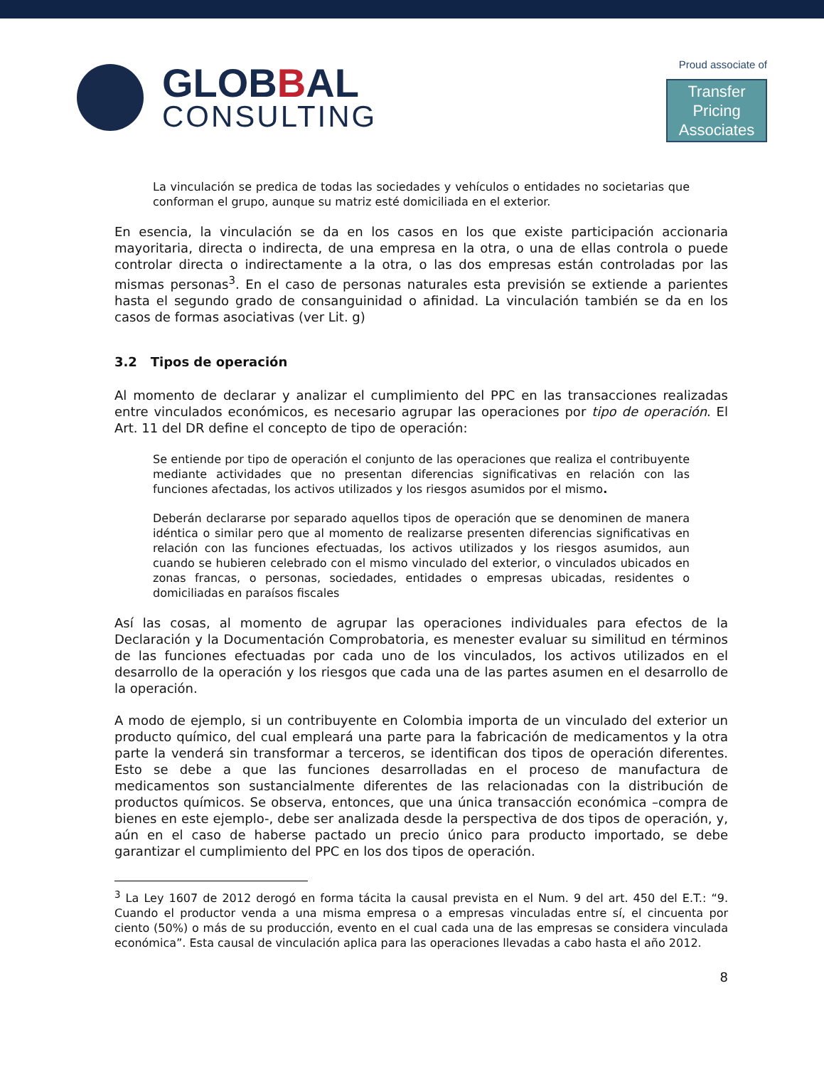GLOBBAL
CONSULTING
Proud associate of
Transfer Pricing
Associates
La vinculación se predica de todas las sociedades y vehículos o entidades no societarias que conforman el grupo, aunque su matriz esté domiciliada en el exterior.
En esencia, la vinculación se da en los casos en los que existe participación accionaria mayoritaria, directa o indirecta, de una empresa en la otra, o una de ellas controla o puede controlar directa o indirectamente a la otra, o las dos empresas están controladas por las mismas personas<sup>3</sup>. En el caso de personas naturales esta previsión se extiende a parientes hasta el segundo grado de consanguinidad o afinidad. La vinculación también se da en los casos de formas asociativas (ver Lit. g)
3.2 Tipos de operación
Al momento de declarar y analizar el cumplimiento del PPC en las transacciones realizadas entre vinculados económicos, es necesario agrupar las operaciones por tipo de operación. El Art. 11 del DR define el concepto de tipo de operación:
Se entiende por tipo de operación el conjunto de las operaciones que realiza el contribuyente mediante actividades que no presentan diferencias significativas en relación con las funciones afectadas, los activos utilizados y los riesgos asumidos por el mismo.
Deberán declararse por separado aquellos tipos de operación que se denominen de manera idéntica o similar pero que al momento de realizarse presenten diferencias significativas en relación con las funciones efectuadas, los activos utilizados y los riesgos asumidos, aun cuando se hubieren celebrado con el mismo vinculado del exterior, o vinculados ubicados en zonas francas, o personas, sociedades, entidades o empresas ubicadas, residentes o domiciliadas en paraísos fiscales
Así las cosas, al momento de agrupar las operaciones individuales para efectos de la Declaración y la Documentación Comprobatoria, es menester evaluar su similitud en términos de las funciones efectuadas por cada uno de los vinculados, los activos utilizados en el desarrollo de la operación y los riesgos que cada una de las partes asumen en el desarrollo de la operación.
A modo de ejemplo, si un contribuyente en Colombia importa de un vinculado del exterior un producto químico, del cual empleará una parte para la fabricación de medicamentos y la otra parte la venderá sin transformar a terceros, se identifican dos tipos de operación diferentes. Esto se debe a que las funciones desarrolladas en el proceso de manufactura de medicamentos son sustancialmente diferentes de las relacionadas con la distribución de productos químicos. Se observa, entonces, que una única transacción económica –compra de bienes en este ejemplo-, debe ser analizada desde la perspectiva de dos tipos de operación, y, aún en el caso de haberse pactado un precio único para producto importado, se debe garantizar el cumplimiento del PPC en los dos tipos de operación.
<sup>3</sup> La Ley 1607 de 2012 derogó en forma tácita la causal prevista en el Num. 9 del art. 450 del E.T.: “9. Cuando el productor venda a una misma empresa o a empresas vinculadas entre sí, el cincuenta por ciento (50%) o más de su producción, evento en el cual cada una de las empresas se considera vinculada económica”. Esta causal de vinculación aplica para las operaciones llevadas a cabo hasta el año 2012.
8